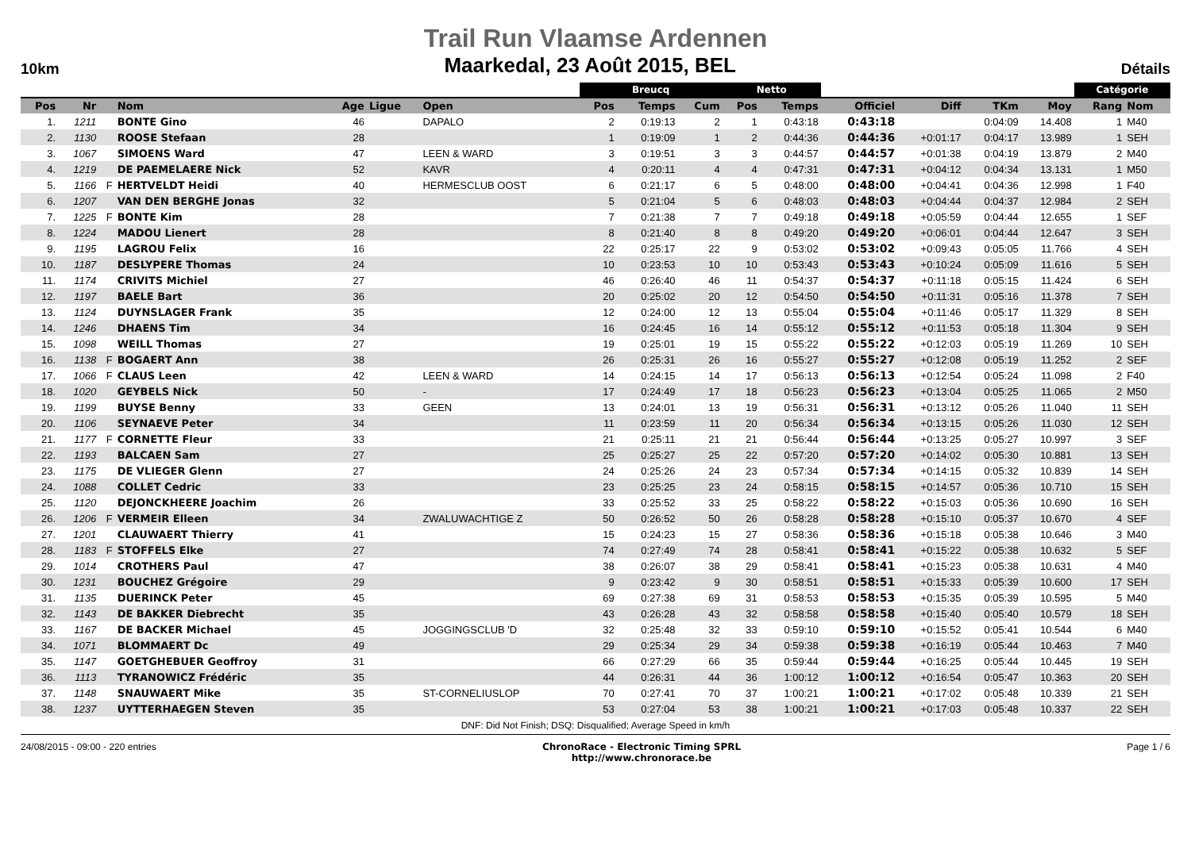Trail Run Vlaamse Ardennen
10km Maarkedal, 23 Août 2015, BEL Détails
| | | | | | | | Breucq | | | Netto | | | | | | Catégorie | |
| --- | --- | --- | --- | --- | --- | --- | --- | --- | --- | --- | --- | --- | --- | --- | --- | --- | --- |
| Pos | Nr | | Nom | Age | Ligue | Open | Pos | Temps | Cum | Pos | Temps | Officiel | Diff | TKm | Moy | Rang | Nom |
| 1. | 1211 | | BONTE Gino | 46 | | DAPALO | 2 | 0:19:13 | 2 | 1 | 0:43:18 | 0:43:18 | | 0:04:09 | 14.408 | 1 | M40 |
| 2. | 1130 | | ROOSE Stefaan | 28 | | | 1 | 0:19:09 | 1 | 2 | 0:44:36 | 0:44:36 | +0:01:17 | 0:04:17 | 13.989 | 1 | SEH |
| 3. | 1067 | | SIMOENS Ward | 47 | | LEEN & WARD | 3 | 0:19:51 | 3 | 3 | 0:44:57 | 0:44:57 | +0:01:38 | 0:04:19 | 13.879 | 2 | M40 |
| 4. | 1219 | | DE PAEMELAERE Nick | 52 | | KAVR | 4 | 0:20:11 | 4 | 4 | 0:47:31 | 0:47:31 | +0:04:12 | 0:04:34 | 13.131 | 1 | M50 |
| 5. | 1166 | F | HERTVELDT Heidi | 40 | | HERMESCLUB OOST | 6 | 0:21:17 | 6 | 5 | 0:48:00 | 0:48:00 | +0:04:41 | 0:04:36 | 12.998 | 1 | F40 |
| 6. | 1207 | | VAN DEN BERGHE Jonas | 32 | | | 5 | 0:21:04 | 5 | 6 | 0:48:03 | 0:48:03 | +0:04:44 | 0:04:37 | 12.984 | 2 | SEH |
| 7. | 1225 | F | BONTE Kim | 28 | | | 7 | 0:21:38 | 7 | 7 | 0:49:18 | 0:49:18 | +0:05:59 | 0:04:44 | 12.655 | 1 | SEF |
| 8. | 1224 | | MADOU Lienert | 28 | | | 8 | 0:21:40 | 8 | 8 | 0:49:20 | 0:49:20 | +0:06:01 | 0:04:44 | 12.647 | 3 | SEH |
| 9. | 1195 | | LAGROU Felix | 16 | | | 22 | 0:25:17 | 22 | 9 | 0:53:02 | 0:53:02 | +0:09:43 | 0:05:05 | 11.766 | 4 | SEH |
| 10. | 1187 | | DESLYPERE Thomas | 24 | | | 10 | 0:23:53 | 10 | 10 | 0:53:43 | 0:53:43 | +0:10:24 | 0:05:09 | 11.616 | 5 | SEH |
| 11. | 1174 | | CRIVITS Michiel | 27 | | | 46 | 0:26:40 | 46 | 11 | 0:54:37 | 0:54:37 | +0:11:18 | 0:05:15 | 11.424 | 6 | SEH |
| 12. | 1197 | | BAELE Bart | 36 | | | 20 | 0:25:02 | 20 | 12 | 0:54:50 | 0:54:50 | +0:11:31 | 0:05:16 | 11.378 | 7 | SEH |
| 13. | 1124 | | DUYNSLAGER Frank | 35 | | | 12 | 0:24:00 | 12 | 13 | 0:55:04 | 0:55:04 | +0:11:46 | 0:05:17 | 11.329 | 8 | SEH |
| 14. | 1246 | | DHAENS Tim | 34 | | | 16 | 0:24:45 | 16 | 14 | 0:55:12 | 0:55:12 | +0:11:53 | 0:05:18 | 11.304 | 9 | SEH |
| 15. | 1098 | | WEILL Thomas | 27 | | | 19 | 0:25:01 | 19 | 15 | 0:55:22 | 0:55:22 | +0:12:03 | 0:05:19 | 11.269 | 10 | SEH |
| 16. | 1138 | F | BOGAERT Ann | 38 | | | 26 | 0:25:31 | 26 | 16 | 0:55:27 | 0:55:27 | +0:12:08 | 0:05:19 | 11.252 | 2 | SEF |
| 17. | 1066 | F | CLAUS Leen | 42 | | LEEN & WARD | 14 | 0:24:15 | 14 | 17 | 0:56:13 | 0:56:13 | +0:12:54 | 0:05:24 | 11.098 | 2 | F40 |
| 18. | 1020 | | GEYBELS Nick | 50 | | - | 17 | 0:24:49 | 17 | 18 | 0:56:23 | 0:56:23 | +0:13:04 | 0:05:25 | 11.065 | 2 | M50 |
| 19. | 1199 | | BUYSE Benny | 33 | | GEEN | 13 | 0:24:01 | 13 | 19 | 0:56:31 | 0:56:31 | +0:13:12 | 0:05:26 | 11.040 | 11 | SEH |
| 20. | 1106 | | SEYNAEVE Peter | 34 | | | 11 | 0:23:59 | 11 | 20 | 0:56:34 | 0:56:34 | +0:13:15 | 0:05:26 | 11.030 | 12 | SEH |
| 21. | 1177 | F | CORNETTE Fleur | 33 | | | 21 | 0:25:11 | 21 | 21 | 0:56:44 | 0:56:44 | +0:13:25 | 0:05:27 | 10.997 | 3 | SEF |
| 22. | 1193 | | BALCAEN Sam | 27 | | | 25 | 0:25:27 | 25 | 22 | 0:57:20 | 0:57:20 | +0:14:02 | 0:05:30 | 10.881 | 13 | SEH |
| 23. | 1175 | | DE VLIEGER Glenn | 27 | | | 24 | 0:25:26 | 24 | 23 | 0:57:34 | 0:57:34 | +0:14:15 | 0:05:32 | 10.839 | 14 | SEH |
| 24. | 1088 | | COLLET Cedric | 33 | | | 23 | 0:25:25 | 23 | 24 | 0:58:15 | 0:58:15 | +0:14:57 | 0:05:36 | 10.710 | 15 | SEH |
| 25. | 1120 | | DEJONCKHEERE Joachim | 26 | | | 33 | 0:25:52 | 33 | 25 | 0:58:22 | 0:58:22 | +0:15:03 | 0:05:36 | 10.690 | 16 | SEH |
| 26. | 1206 | F | VERMEIR Elleen | 34 | | ZWALUWACHTIGE Z | 50 | 0:26:52 | 50 | 26 | 0:58:28 | 0:58:28 | +0:15:10 | 0:05:37 | 10.670 | 4 | SEF |
| 27. | 1201 | | CLAUWAERT Thierry | 41 | | | 15 | 0:24:23 | 15 | 27 | 0:58:36 | 0:58:36 | +0:15:18 | 0:05:38 | 10.646 | 3 | M40 |
| 28. | 1183 | F | STOFFELS Elke | 27 | | | 74 | 0:27:49 | 74 | 28 | 0:58:41 | 0:58:41 | +0:15:22 | 0:05:38 | 10.632 | 5 | SEF |
| 29. | 1014 | | CROTHERS Paul | 47 | | | 38 | 0:26:07 | 38 | 29 | 0:58:41 | 0:58:41 | +0:15:23 | 0:05:38 | 10.631 | 4 | M40 |
| 30. | 1231 | | BOUCHEZ Grégoire | 29 | | | 9 | 0:23:42 | 9 | 30 | 0:58:51 | 0:58:51 | +0:15:33 | 0:05:39 | 10.600 | 17 | SEH |
| 31. | 1135 | | DUERINCK Peter | 45 | | | 69 | 0:27:38 | 69 | 31 | 0:58:53 | 0:58:53 | +0:15:35 | 0:05:39 | 10.595 | 5 | M40 |
| 32. | 1143 | | DE BAKKER Diebrecht | 35 | | | 43 | 0:26:28 | 43 | 32 | 0:58:58 | 0:58:58 | +0:15:40 | 0:05:40 | 10.579 | 18 | SEH |
| 33. | 1167 | | DE BACKER Michael | 45 | | JOGGINGSCLUB 'D | 32 | 0:25:48 | 32 | 33 | 0:59:10 | 0:59:10 | +0:15:52 | 0:05:41 | 10.544 | 6 | M40 |
| 34. | 1071 | | BLOMMAERT Dc | 49 | | | 29 | 0:25:34 | 29 | 34 | 0:59:38 | 0:59:38 | +0:16:19 | 0:05:44 | 10.463 | 7 | M40 |
| 35. | 1147 | | GOETGHEBUER Geoffroy | 31 | | | 66 | 0:27:29 | 66 | 35 | 0:59:44 | 0:59:44 | +0:16:25 | 0:05:44 | 10.445 | 19 | SEH |
| 36. | 1113 | | TYRANOWICZ Frédéric | 35 | | | 44 | 0:26:31 | 44 | 36 | 1:00:12 | 1:00:12 | +0:16:54 | 0:05:47 | 10.363 | 20 | SEH |
| 37. | 1148 | | SNAUWAERT Mike | 35 | | ST-CORNELIUSLOP | 70 | 0:27:41 | 70 | 37 | 1:00:21 | 1:00:21 | +0:17:02 | 0:05:48 | 10.339 | 21 | SEH |
| 38. | 1237 | | UYTTERHAEGEN Steven | 35 | | | 53 | 0:27:04 | 53 | 38 | 1:00:21 | 1:00:21 | +0:17:03 | 0:05:48 | 10.337 | 22 | SEH |
DNF: Did Not Finish; DSQ: Disqualified; Average Speed in km/h
24/08/2015 - 09:00 - 220 entries ChronoRace - Electronic Timing SPRL
http://www.chronorace.be Page 1 / 6